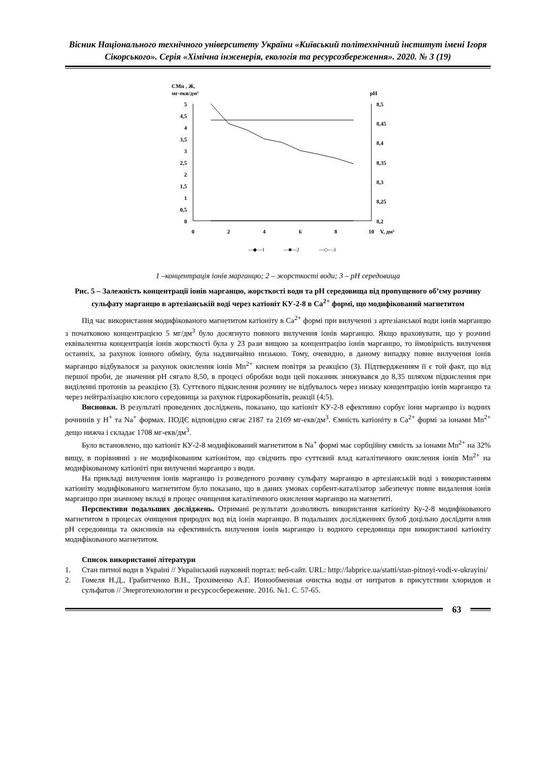Вісник Національного технічного університету України «Київський політехнічний інститут імені Ігоря Сікорського». Серія «Хімічна інженерія, екологія та ресурсозбереження». 2020. № 3 (19)
CMn , Ж,
мг-екв/дм³
pH
5
4,5
4
3,5
3
2,5
2
1,5
1
0,5
0
8,5
8,45
8,4
8,35
8,3
8,25
8,2
0
2
4
6
8
10
V, дм³
—◆—1
—■—2
—◇—3
1 –концентрація іонів марганцю; 2 – жорсткості води; 3 – pH середовища
Рис. 5 – Залежність концентрації іонів марганцю, жорсткості води та pH середовища від пропущеного об’єму розчину сульфату марганцю в артезіанській воді через катіоніт КУ-2-8 в Ca<sup>2+</sup> формі, що модифікований магнетитом
Під час використання модифікованого магнетитом катіоніту в Ca<sup>2+</sup> формі при вилученні з артезіанської води іонів марганцю з початковою концентрацією 5 мг/дм<sup>3</sup> було досягнуто повного вилучення іонів марганцю. Якщо враховувати, що у розчині еквівалентна концентрація іонів жорсткості була у 23 рази вищою за концентрацію іонів марганцю, то ймовірність вилучення останніх, за рахунок іонного обміну, була надзвичайно низькою. Тому, очевидно, в даному випадку повне вилучення іонів марганцю відбувалося за рахунок окислення іонів Mn<sup>2+</sup> киснем повітря за реакцією (3). Підтвердженням її є той факт, що від першої проби, де значення pH сягало 8,50, в процесі обробки води цей показник знижувався до 8,35 шляхом підкислення при виділенні протонів за реакцією (3). Суттєвого підкислення розчину не відбувалось через низьку концентрацію іонів марганцю та через нейтралізацію кислого середовища за рахунок гідрокарбонатів, реакції (4;5).
Висновки. В результаті проведених досліджень, показано, що катіоніт КУ-2-8 ефективно сорбує іони марганцю із водних рочнинів у H<sup>+</sup> та Na<sup>+</sup> формах. ПОДЄ відповідно сягає 2187 та 2169 мг-екв/дм<sup>3</sup>. Ємність катіоніту в Ca<sup>2+</sup> формі за іонами Mn<sup>2+</sup> дещо нижча і складає 1708 мг-екв/дм<sup>3</sup>.
Було встановлено, що катіоніт КУ-2-8 модифікований магнетитом в Na<sup>+</sup> формі має сорбційну ємність за іонами Mn<sup>2+</sup> на 32% вищу, в порівнянні з не модифікованим катіонітом, що свідчить про суттєвий влад каталітичного окислення іонів Mn<sup>2+</sup> на модифікованому катіоніті при вилученні марганцю з води.
На прикладі вилучення іонів марганцю із розведеного розчину сульфату марганцю в артезіанській воді з використанням катіоніту модифікованого магнетитом було показано, що в даних умовах сорбент-каталізатор забезпечує повне видалення іонів марганцю при значному вкладі в процес очищення каталітичного окислення марганцю на магнетиті.
Перспективи подальших досліджень. Отримані результати дозволяють використання катіоніту Ку-2-8 модифікованого магнетитом в процесах очищення природнх вод від іонів марганцю. В подальших дослідженнях булоб доцільно дослідити влив pH середовища та окисників на ефективність вилучення іонів марганцю із водного середовища при використанні катіоніту модифікованого магнетитом.
Список використаної літератури
1. Стан питної води в Україні // Український науковий портал: веб-сайт. URL: http://labprice.ua/statti/stan-pitnoyi-vodi-v-ukrayini/
2. Гомеля Н.Д., Грабитченко В.Н., Трохименко А.Г. Ионообменная очистка воды от нитратов в присутствии хлоридов и сульфатов // Энерготехнологии и ресурсосбережение. 2016. №1. С. 57-65.
63